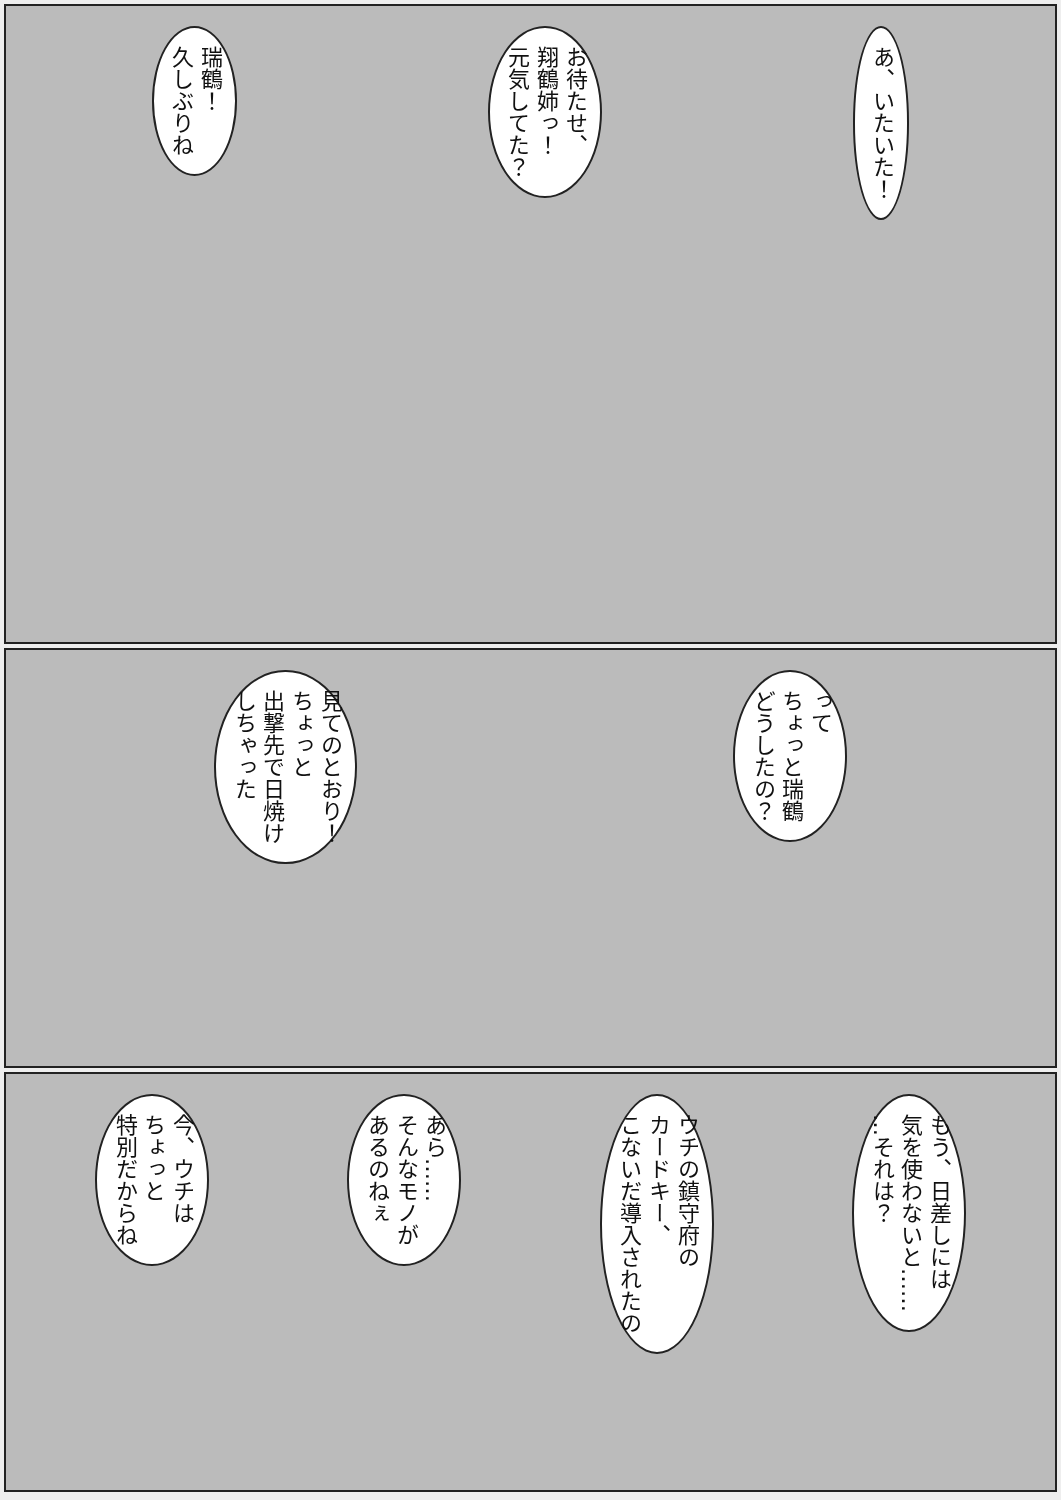瑞鶴！
久しぶりね
お待たせ、
翔鶴姉っ！
元気してた？
あ、いたいた！
見てのとおり！
ちょっと
出撃先で日焼け
しちゃった
って
ちょっと瑞鶴
どうしたの？
今、ウチは
ちょっと
特別だからね
あら……
そんなモノが
あるのねぇ
ウチの鎮守府の
カードキー、
こないだ導入されたの
もう、日差しには
気を使わないと……
…それは？